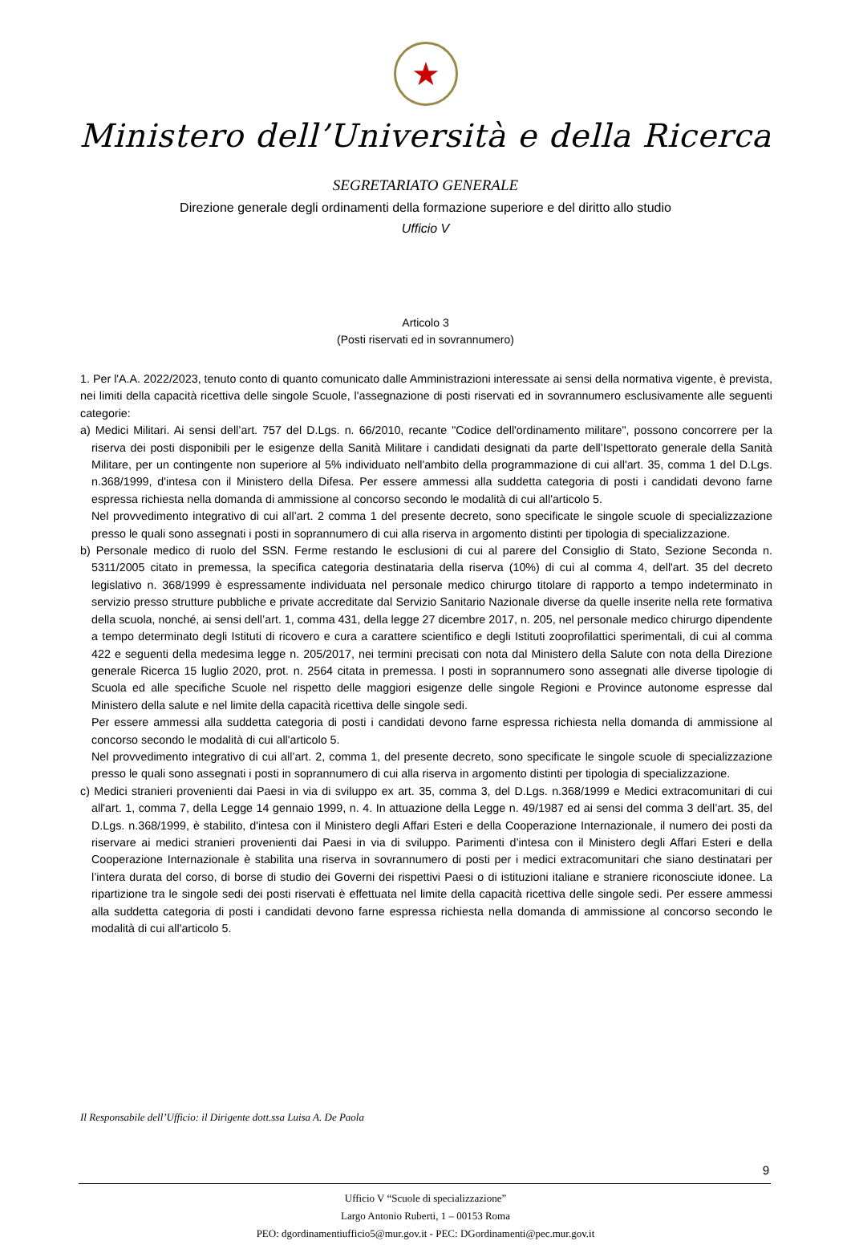★
Ministero dell’Università e della Ricerca
SEGRETARIATO GENERALE
Direzione generale degli ordinamenti della formazione superiore e del diritto allo studio
Ufficio V
Articolo 3
(Posti riservati ed in sovrannumero)
1. Per l'A.A. 2022/2023, tenuto conto di quanto comunicato dalle Amministrazioni interessate ai sensi della normativa vigente, è prevista, nei limiti della capacità ricettiva delle singole Scuole, l'assegnazione di posti riservati ed in sovrannumero esclusivamente alle seguenti categorie:
a) Medici Militari. Ai sensi dell’art. 757 del D.Lgs. n. 66/2010, recante "Codice dell'ordinamento militare", possono concorrere per la riserva dei posti disponibili per le esigenze della Sanità Militare i candidati designati da parte dell’Ispettorato generale della Sanità Militare, per un contingente non superiore al 5% individuato nell'ambito della programmazione di cui all'art. 35, comma 1 del D.Lgs. n.368/1999, d'intesa con il Ministero della Difesa. Per essere ammessi alla suddetta categoria di posti i candidati devono farne espressa richiesta nella domanda di ammissione al concorso secondo le modalità di cui all'articolo 5.
Nel provvedimento integrativo di cui all’art. 2 comma 1 del presente decreto, sono specificate le singole scuole di specializzazione presso le quali sono assegnati i posti in soprannumero di cui alla riserva in argomento distinti per tipologia di specializzazione.
b) Personale medico di ruolo del SSN. Ferme restando le esclusioni di cui al parere del Consiglio di Stato, Sezione Seconda n. 5311/2005 citato in premessa, la specifica categoria destinataria della riserva (10%) di cui al comma 4, dell'art. 35 del decreto legislativo n. 368/1999 è espressamente individuata nel personale medico chirurgo titolare di rapporto a tempo indeterminato in servizio presso strutture pubbliche e private accreditate dal Servizio Sanitario Nazionale diverse da quelle inserite nella rete formativa della scuola, nonché, ai sensi dell’art. 1, comma 431, della legge 27 dicembre 2017, n. 205, nel personale medico chirurgo dipendente a tempo determinato degli Istituti di ricovero e cura a carattere scientifico e degli Istituti zooprofilattici sperimentali, di cui al comma 422 e seguenti della medesima legge n. 205/2017, nei termini precisati con nota dal Ministero della Salute con nota della Direzione generale Ricerca 15 luglio 2020, prot. n. 2564 citata in premessa. I posti in soprannumero sono assegnati alle diverse tipologie di Scuola ed alle specifiche Scuole nel rispetto delle maggiori esigenze delle singole Regioni e Province autonome espresse dal Ministero della salute e nel limite della capacità ricettiva delle singole sedi.
Per essere ammessi alla suddetta categoria di posti i candidati devono farne espressa richiesta nella domanda di ammissione al concorso secondo le modalità di cui all'articolo 5.
Nel provvedimento integrativo di cui all’art. 2, comma 1, del presente decreto, sono specificate le singole scuole di specializzazione presso le quali sono assegnati i posti in soprannumero di cui alla riserva in argomento distinti per tipologia di specializzazione.
c) Medici stranieri provenienti dai Paesi in via di sviluppo ex art. 35, comma 3, del D.Lgs. n.368/1999 e Medici extracomunitari di cui all'art. 1, comma 7, della Legge 14 gennaio 1999, n. 4. In attuazione della Legge n. 49/1987 ed ai sensi del comma 3 dell’art. 35, del D.Lgs. n.368/1999, è stabilito, d'intesa con il Ministero degli Affari Esteri e della Cooperazione Internazionale, il numero dei posti da riservare ai medici stranieri provenienti dai Paesi in via di sviluppo. Parimenti d’intesa con il Ministero degli Affari Esteri e della Cooperazione Internazionale è stabilita una riserva in sovrannumero di posti per i medici extracomunitari che siano destinatari per l’intera durata del corso, di borse di studio dei Governi dei rispettivi Paesi o di istituzioni italiane e straniere riconosciute idonee. La ripartizione tra le singole sedi dei posti riservati è effettuata nel limite della capacità ricettiva delle singole sedi. Per essere ammessi alla suddetta categoria di posti i candidati devono farne espressa richiesta nella domanda di ammissione al concorso secondo le modalità di cui all'articolo 5.
Il Responsabile dell’Ufficio: il Dirigente dott.ssa Luisa A. De Paola
9
Ufficio V “Scuole di specializzazione”
Largo Antonio Ruberti, 1 – 00153 Roma
PEO: dgordinamentiufficio5@mur.gov.it - PEC: DGordinamenti@pec.mur.gov.it